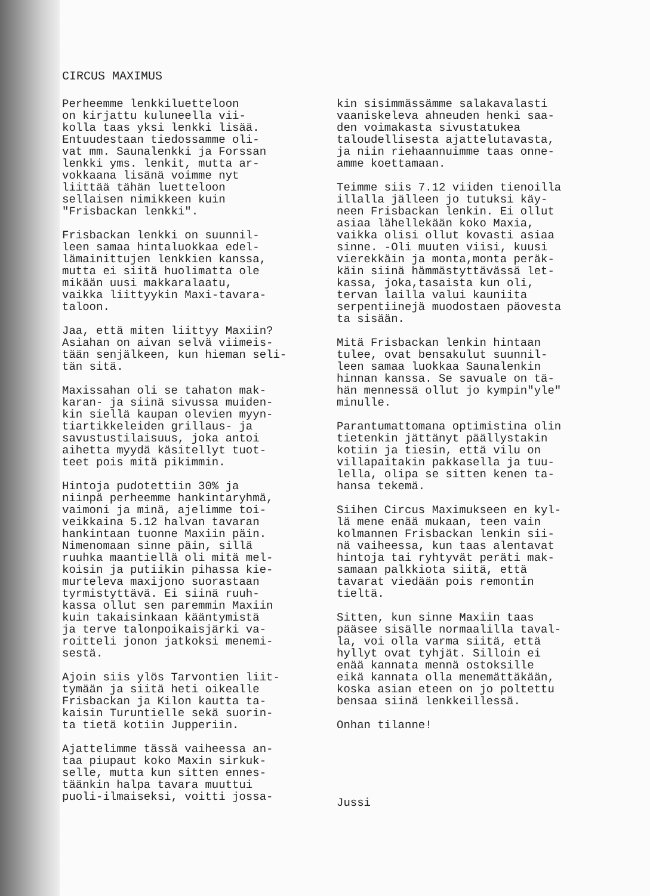CIRCUS MAXIMUS
Perheemme lenkkiluetteloon on kirjattu kuluneella vii- kolla taas yksi lenkki lisää. Entuudestaan tiedossamme oli- vat mm. Saunalenkki ja Forssan lenkki yms. lenkit, mutta ar- vokkaana lisänä voimme nyt liittää tähän luetteloon sellaisen nimikkeen kuin "Frisbackan lenkki".
Frisbackan lenkki on suunnil- leen samaa hintaluokkaa edel- lämainittujen lenkkien kanssa, mutta ei siitä huolimatta ole mikään uusi makkaralaatu, vaikka liittyykin Maxi-tavara- taloon.
Jaa, että miten liittyy Maxiin? Asiahan on aivan selvä viimeis- tään senjälkeen, kun hieman seli- tän sitä.
Maxissahan oli se tahaton mak- karan- ja siinä sivussa muiden- kin siellä kaupan olevien myyn- tiartikkeleiden grillaus- ja savustustilaisuus, joka antoi aihetta myydä käsitellyt tuot- teet pois mitä pikimmin.
Hintoja pudotettiin 30% ja niinpä perheemme hankintaryhmä, vaimoni ja minä, ajelimme toi- veikkaina 5.12 halvan tavaran hankintaan tuonne Maxiin päin. Nimenomaan sinne päin, sillä ruuhka maantiellä oli mitä mel- koisin ja putiikin pihassa kie- murteleva maxijono suorastaan tyrmistyttävä. Ei siinä ruuh- kassa ollut sen paremmin Maxiin kuin takaisinkaan kääntymistä ja terve talonpoikaisjärki va- roitteli jonon jatkoksi menemi- sestä.
Ajoin siis ylös Tarvontien liit- tymään ja siitä heti oikealle Frisbackan ja Kilon kautta ta- kaisin Turuntielle sekä suorin- ta tietä kotiin Jupperiin.
Ajattelimme tässä vaiheessa an- taa piupaut koko Maxin sirkuk- selle, mutta kun sitten ennes- täänkin halpa tavara muuttui puoli-ilmaiseksi, voitti jossa-
kin sisimmässämme salakavalasti vaaniskeleva ahneuden henki saa- den voimakasta sivustatukea taloudellisesta ajattelutavasta, ja niin riehaannuimme taas onne- amme koettamaan.
Teimme siis 7.12 viiden tienoilla illalla jälleen jo tutuksi käy- neen Frisbackan lenkin. Ei ollut asiaa lähellekään koko Maxia, vaikka olisi ollut kovasti asiaa sinne. -Oli muuten viisi, kuusi vierekkäin ja monta,monta peräk- käin siinä hämmästyttävässä let- kassa, joka,tasaista kun oli, tervan lailla valui kauniita serpentiinejä muodostaen päovesta ta sisään.
Mitä Frisbackan lenkin hintaan tulee, ovat bensakulut suunnil- leen samaa luokkaa Saunalenkin hinnan kanssa. Se savuale on tä- hän mennessä ollut jo kympin"yle" minulle.
Parantumattomana optimistina olin tietenkin jättänyt päällystakin kotiin ja tiesin, että vilu on villapaitakin pakkasella ja tuu- lella, olipa se sitten kenen ta- hansa tekemä.
Siihen Circus Maximukseen en kyl- lä mene enää mukaan, teen vain kolmannen Frisbackan lenkin sii- nä vaiheessa, kun taas alentavat hintoja tai ryhtyvät peräti mak- samaan palkkiota siitä, että tavarat viedään pois remontin tieltä.
Sitten, kun sinne Maxiin taas pääsee sisälle normaalilla taval- la, voi olla varma siitä, että hyllyt ovat tyhjät. Silloin ei enää kannata mennä ostoksille eikä kannata olla menemättäkään, koska asian eteen on jo poltettu bensaa siinä lenkkeillessä.
Onhan tilanne!
Jussi